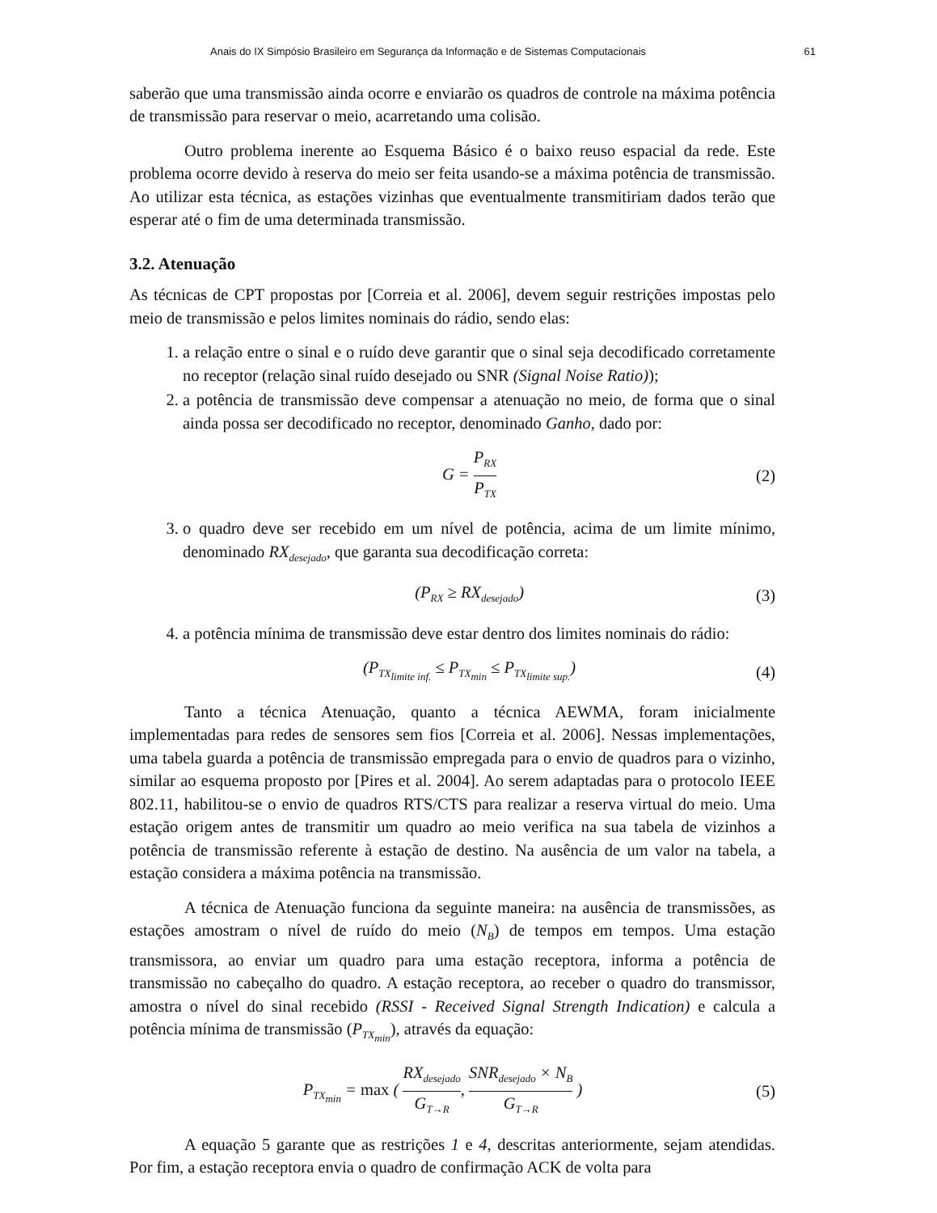Anais do IX Simpósio Brasileiro em Segurança da Informação e de Sistemas Computacionais 61
saberão que uma transmissão ainda ocorre e enviarão os quadros de controle na máxima potência de transmissão para reservar o meio, acarretando uma colisão.
Outro problema inerente ao Esquema Básico é o baixo reuso espacial da rede. Este problema ocorre devido à reserva do meio ser feita usando-se a máxima potência de transmissão. Ao utilizar esta técnica, as estações vizinhas que eventualmente transmitiriam dados terão que esperar até o fim de uma determinada transmissão.
3.2. Atenuação
As técnicas de CPT propostas por [Correia et al. 2006], devem seguir restrições impostas pelo meio de transmissão e pelos limites nominais do rádio, sendo elas:
1. a relação entre o sinal e o ruído deve garantir que o sinal seja decodificado corretamente no receptor (relação sinal ruído desejado ou SNR (Signal Noise Ratio));
2. a potência de transmissão deve compensar a atenuação no meio, de forma que o sinal ainda possa ser decodificado no receptor, denominado Ganho, dado por:
G = P<sub>RX</sub> P<sub>TX</sub> (2)
3. o quadro deve ser recebido em um nível de potência, acima de um limite mínimo, denominado RX<sub>desejado</sub>, que garanta sua decodificação correta:
(P<sub>RX</sub> ≥ RX<sub>desejado</sub>) (3)
4. a potência mínima de transmissão deve estar dentro dos limites nominais do rádio:
(P<sub>TX<sub>limite inf.</sub></sub> ≤ P<sub>TX<sub>min</sub></sub> ≤ P<sub>TX<sub>limite sup.</sub></sub>) (4)
Tanto a técnica Atenuação, quanto a técnica AEWMA, foram inicialmente implementadas para redes de sensores sem fios [Correia et al. 2006]. Nessas implementações, uma tabela guarda a potência de transmissão empregada para o envio de quadros para o vizinho, similar ao esquema proposto por [Pires et al. 2004]. Ao serem adaptadas para o protocolo IEEE 802.11, habilitou-se o envio de quadros RTS/CTS para realizar a reserva virtual do meio. Uma estação origem antes de transmitir um quadro ao meio verifica na sua tabela de vizinhos a potência de transmissão referente à estação de destino. Na ausência de um valor na tabela, a estação considera a máxima potência na transmissão.
A técnica de Atenuação funciona da seguinte maneira: na ausência de transmissões, as estações amostram o nível de ruído do meio (N<sub>B</sub>) de tempos em tempos. Uma estação transmissora, ao enviar um quadro para uma estação receptora, informa a potência de transmissão no cabeçalho do quadro. A estação receptora, ao receber o quadro do transmissor, amostra o nível do sinal recebido (RSSI - Received Signal Strength Indication) e calcula a potência mínima de transmissão (P<sub>TX<sub>min</sub></sub>), através da equação:
P<sub>TX<sub>min</sub></sub> = max ( RX<sub>desejado</sub> G<sub>T→R</sub>, SNR<sub>desejado</sub> × N<sub>B</sub> G<sub>T→R</sub> ) (5)
A equação 5 garante que as restrições 1 e 4, descritas anteriormente, sejam atendidas. Por fim, a estação receptora envia o quadro de confirmação ACK de volta para